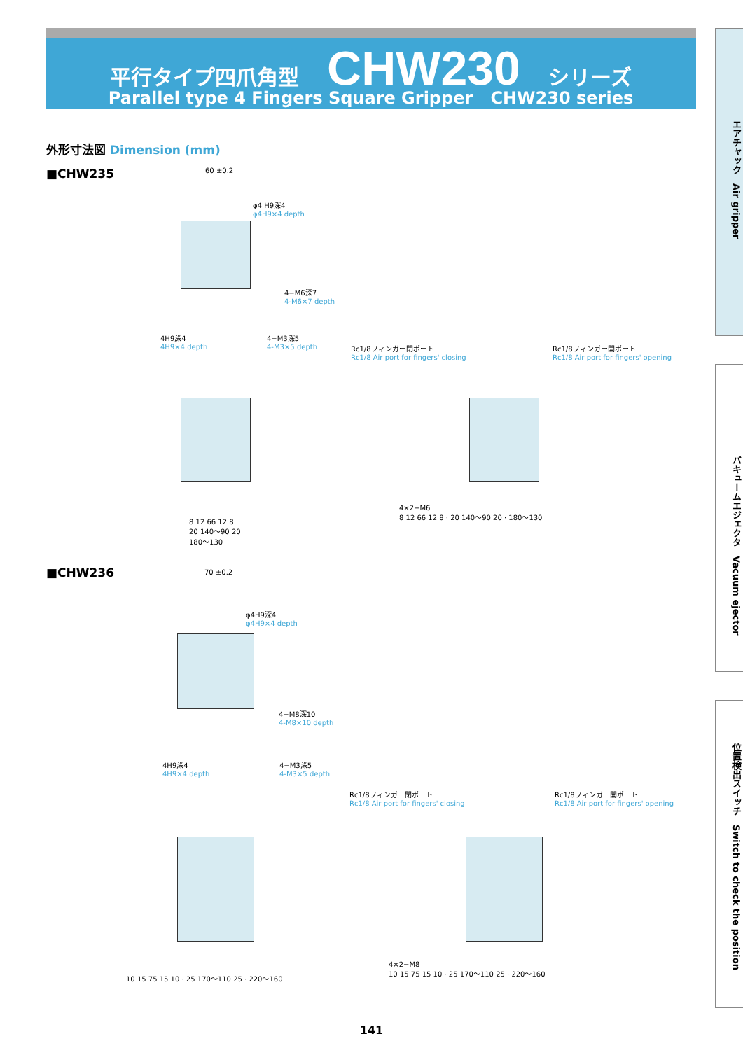平行タイプ四爪角型 CHW230 シリーズ
Parallel type 4 Fingers Square Gripper CHW230 series
エアチャック　Air gripper
バキュームエジェクタ　Vacuum ejector
位置検出スイッチ　Switch to check the position
外形寸法図 Dimension (mm)
■CHW235 60 ±0.2
φ4 H9深4
φ4H9×4 depth
4−M6深7
4-M6×7 depth
4H9深4
4H9×4 depth
4−M3深5
4-M3×5 depth
Rc1/8フィンガー閉ポート
Rc1/8 Air port for fingers' closing
Rc1/8フィンガー開ポート
Rc1/8 Air port for fingers' opening
8 12 66 12 8
20 140〜90 20
180〜130
4×2−M6
8 12 66 12 8 · 20 140〜90 20 · 180〜130
■CHW236 70 ±0.2
φ4H9深4
φ4H9×4 depth
4−M8深10
4-M8×10 depth
4H9深4
4H9×4 depth
4−M3深5
4-M3×5 depth
Rc1/8フィンガー閉ポート
Rc1/8 Air port for fingers' closing
Rc1/8フィンガー開ポート
Rc1/8 Air port for fingers' opening
10 15 75 15 10 · 25 170〜110 25 · 220〜160
4×2−M8
10 15 75 15 10 · 25 170〜110 25 · 220〜160
141